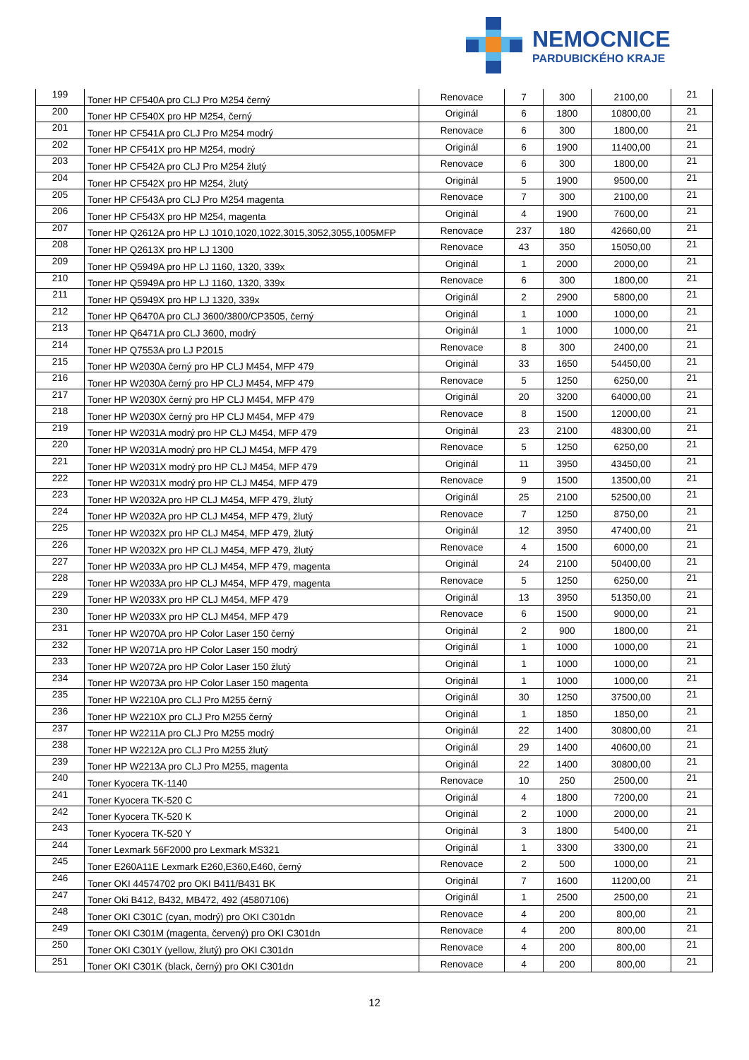NEMOCNICE
PARDUBICKÉHO KRAJE
| 199 | Toner HP CF540A pro CLJ Pro M254 černý | Renovace | 7 | 300 | 2100,00 | 21 |
| 200 | Toner HP CF540X pro HP M254, černý | Originál | 6 | 1800 | 10800,00 | 21 |
| 201 | Toner HP CF541A pro CLJ Pro M254 modrý | Renovace | 6 | 300 | 1800,00 | 21 |
| 202 | Toner HP CF541X pro HP M254, modrý | Originál | 6 | 1900 | 11400,00 | 21 |
| 203 | Toner HP CF542A pro CLJ Pro M254 žlutý | Renovace | 6 | 300 | 1800,00 | 21 |
| 204 | Toner HP CF542X pro HP M254, žlutý | Originál | 5 | 1900 | 9500,00 | 21 |
| 205 | Toner HP CF543A pro CLJ Pro M254 magenta | Renovace | 7 | 300 | 2100,00 | 21 |
| 206 | Toner HP CF543X pro HP M254, magenta | Originál | 4 | 1900 | 7600,00 | 21 |
| 207 | Toner HP Q2612A pro HP LJ 1010,1020,1022,3015,3052,3055,1005MFP | Renovace | 237 | 180 | 42660,00 | 21 |
| 208 | Toner HP Q2613X pro HP LJ 1300 | Renovace | 43 | 350 | 15050,00 | 21 |
| 209 | Toner HP Q5949A pro HP LJ 1160, 1320, 339x | Originál | 1 | 2000 | 2000,00 | 21 |
| 210 | Toner HP Q5949A pro HP LJ 1160, 1320, 339x | Renovace | 6 | 300 | 1800,00 | 21 |
| 211 | Toner HP Q5949X pro HP LJ 1320, 339x | Originál | 2 | 2900 | 5800,00 | 21 |
| 212 | Toner HP Q6470A pro CLJ 3600/3800/CP3505, černý | Originál | 1 | 1000 | 1000,00 | 21 |
| 213 | Toner HP Q6471A pro CLJ 3600, modrý | Originál | 1 | 1000 | 1000,00 | 21 |
| 214 | Toner HP Q7553A pro LJ P2015 | Renovace | 8 | 300 | 2400,00 | 21 |
| 215 | Toner HP W2030A černý pro HP CLJ M454, MFP 479 | Originál | 33 | 1650 | 54450,00 | 21 |
| 216 | Toner HP W2030A černý pro HP CLJ M454, MFP 479 | Renovace | 5 | 1250 | 6250,00 | 21 |
| 217 | Toner HP W2030X černý pro HP CLJ M454, MFP 479 | Originál | 20 | 3200 | 64000,00 | 21 |
| 218 | Toner HP W2030X černý pro HP CLJ M454, MFP 479 | Renovace | 8 | 1500 | 12000,00 | 21 |
| 219 | Toner HP W2031A modrý pro HP CLJ M454, MFP 479 | Originál | 23 | 2100 | 48300,00 | 21 |
| 220 | Toner HP W2031A modrý pro HP CLJ M454, MFP 479 | Renovace | 5 | 1250 | 6250,00 | 21 |
| 221 | Toner HP W2031X modrý pro HP CLJ M454, MFP 479 | Originál | 11 | 3950 | 43450,00 | 21 |
| 222 | Toner HP W2031X modrý pro HP CLJ M454, MFP 479 | Renovace | 9 | 1500 | 13500,00 | 21 |
| 223 | Toner HP W2032A pro HP CLJ M454, MFP 479, žlutý | Originál | 25 | 2100 | 52500,00 | 21 |
| 224 | Toner HP W2032A pro HP CLJ M454, MFP 479, žlutý | Renovace | 7 | 1250 | 8750,00 | 21 |
| 225 | Toner HP W2032X pro HP CLJ M454, MFP 479, žlutý | Originál | 12 | 3950 | 47400,00 | 21 |
| 226 | Toner HP W2032X pro HP CLJ M454, MFP 479, žlutý | Renovace | 4 | 1500 | 6000,00 | 21 |
| 227 | Toner HP W2033A pro HP CLJ M454, MFP 479, magenta | Originál | 24 | 2100 | 50400,00 | 21 |
| 228 | Toner HP W2033A pro HP CLJ M454, MFP 479, magenta | Renovace | 5 | 1250 | 6250,00 | 21 |
| 229 | Toner HP W2033X pro HP CLJ M454, MFP 479 | Originál | 13 | 3950 | 51350,00 | 21 |
| 230 | Toner HP W2033X pro HP CLJ M454, MFP 479 | Renovace | 6 | 1500 | 9000,00 | 21 |
| 231 | Toner HP W2070A pro HP Color Laser 150 černý | Originál | 2 | 900 | 1800,00 | 21 |
| 232 | Toner HP W2071A pro HP Color Laser 150 modrý | Originál | 1 | 1000 | 1000,00 | 21 |
| 233 | Toner HP W2072A pro HP Color Laser 150 žlutý | Originál | 1 | 1000 | 1000,00 | 21 |
| 234 | Toner HP W2073A pro HP Color Laser 150 magenta | Originál | 1 | 1000 | 1000,00 | 21 |
| 235 | Toner HP W2210A pro CLJ Pro M255 černý | Originál | 30 | 1250 | 37500,00 | 21 |
| 236 | Toner HP W2210X pro CLJ Pro M255 černý | Originál | 1 | 1850 | 1850,00 | 21 |
| 237 | Toner HP W2211A pro CLJ Pro M255 modrý | Originál | 22 | 1400 | 30800,00 | 21 |
| 238 | Toner HP W2212A pro CLJ Pro M255 žlutý | Originál | 29 | 1400 | 40600,00 | 21 |
| 239 | Toner HP W2213A pro CLJ Pro M255, magenta | Originál | 22 | 1400 | 30800,00 | 21 |
| 240 | Toner Kyocera TK-1140 | Renovace | 10 | 250 | 2500,00 | 21 |
| 241 | Toner Kyocera TK-520 C | Originál | 4 | 1800 | 7200,00 | 21 |
| 242 | Toner Kyocera TK-520 K | Originál | 2 | 1000 | 2000,00 | 21 |
| 243 | Toner Kyocera TK-520 Y | Originál | 3 | 1800 | 5400,00 | 21 |
| 244 | Toner Lexmark 56F2000 pro Lexmark MS321 | Originál | 1 | 3300 | 3300,00 | 21 |
| 245 | Toner E260A11E Lexmark E260,E360,E460, černý | Renovace | 2 | 500 | 1000,00 | 21 |
| 246 | Toner OKI 44574702 pro OKI B411/B431 BK | Originál | 7 | 1600 | 11200,00 | 21 |
| 247 | Toner Oki B412, B432, MB472, 492 (45807106) | Originál | 1 | 2500 | 2500,00 | 21 |
| 248 | Toner OKI C301C (cyan, modrý) pro OKI C301dn | Renovace | 4 | 200 | 800,00 | 21 |
| 249 | Toner OKI C301M (magenta, červený) pro OKI C301dn | Renovace | 4 | 200 | 800,00 | 21 |
| 250 | Toner OKI C301Y (yellow, žlutý) pro OKI C301dn | Renovace | 4 | 200 | 800,00 | 21 |
| 251 | Toner OKI C301K (black, černý) pro OKI C301dn | Renovace | 4 | 200 | 800,00 | 21 |
12